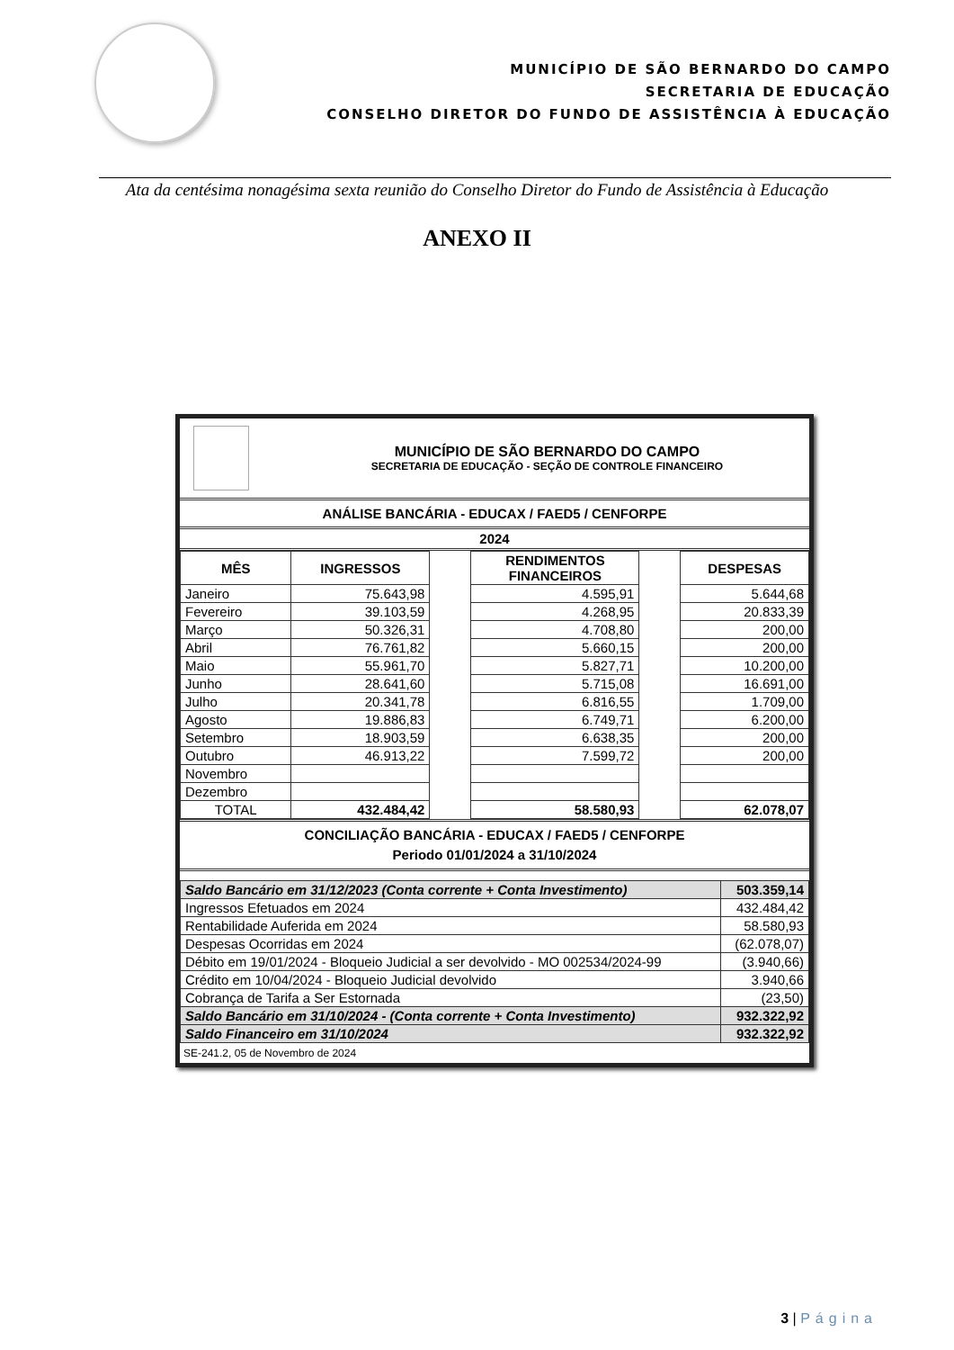MUNICÍPIO DE SÃO BERNARDO DO CAMPO
SECRETARIA DE EDUCAÇÃO
CONSELHO DIRETOR DO FUNDO DE ASSISTÊNCIA À EDUCAÇÃO
Ata da centésima nonagésima sexta reunião do Conselho Diretor do Fundo de Assistência à Educação
ANEXO II
MUNICÍPIO DE SÃO BERNARDO DO CAMPO
SECRETARIA DE EDUCAÇÃO - SEÇÃO DE CONTROLE FINANCEIRO
ANÁLISE BANCÁRIA - EDUCAX / FAED5 / CENFORPE
2024
| MÊS | INGRESSOS | | RENDIMENTOS FINANCEIROS | | DESPESAS |
| Janeiro | 75.643,98 | | 4.595,91 | | 5.644,68 |
| Fevereiro | 39.103,59 | | 4.268,95 | | 20.833,39 |
| Março | 50.326,31 | | 4.708,80 | | 200,00 |
| Abril | 76.761,82 | | 5.660,15 | | 200,00 |
| Maio | 55.961,70 | | 5.827,71 | | 10.200,00 |
| Junho | 28.641,60 | | 5.715,08 | | 16.691,00 |
| Julho | 20.341,78 | | 6.816,55 | | 1.709,00 |
| Agosto | 19.886,83 | | 6.749,71 | | 6.200,00 |
| Setembro | 18.903,59 | | 6.638,35 | | 200,00 |
| Outubro | 46.913,22 | | 7.599,72 | | 200,00 |
| Novembro | | | | | |
| Dezembro | | | | | |
| TOTAL | 432.484,42 | | 58.580,93 | | 62.078,07 |
CONCILIAÇÃO BANCÁRIA - EDUCAX / FAED5 / CENFORPE
Periodo 01/01/2024 a 31/10/2024
| Saldo Bancário em 31/12/2023 (Conta corrente + Conta Investimento) | 503.359,14 |
| Ingressos Efetuados em 2024 | 432.484,42 |
| Rentabilidade Auferida em 2024 | 58.580,93 |
| Despesas Ocorridas em 2024 | (62.078,07) |
| Débito em 19/01/2024 - Bloqueio Judicial a ser devolvido - MO 002534/2024-99 | (3.940,66) |
| Crédito em 10/04/2024 - Bloqueio Judicial devolvido | 3.940,66 |
| Cobrança de Tarifa a Ser Estornada | (23,50) |
| Saldo Bancário em 31/10/2024 - (Conta corrente + Conta Investimento) | 932.322,92 |
| Saldo Financeiro em 31/10/2024 | 932.322,92 |
SE-241.2, 05 de Novembro de 2024
3 | Página